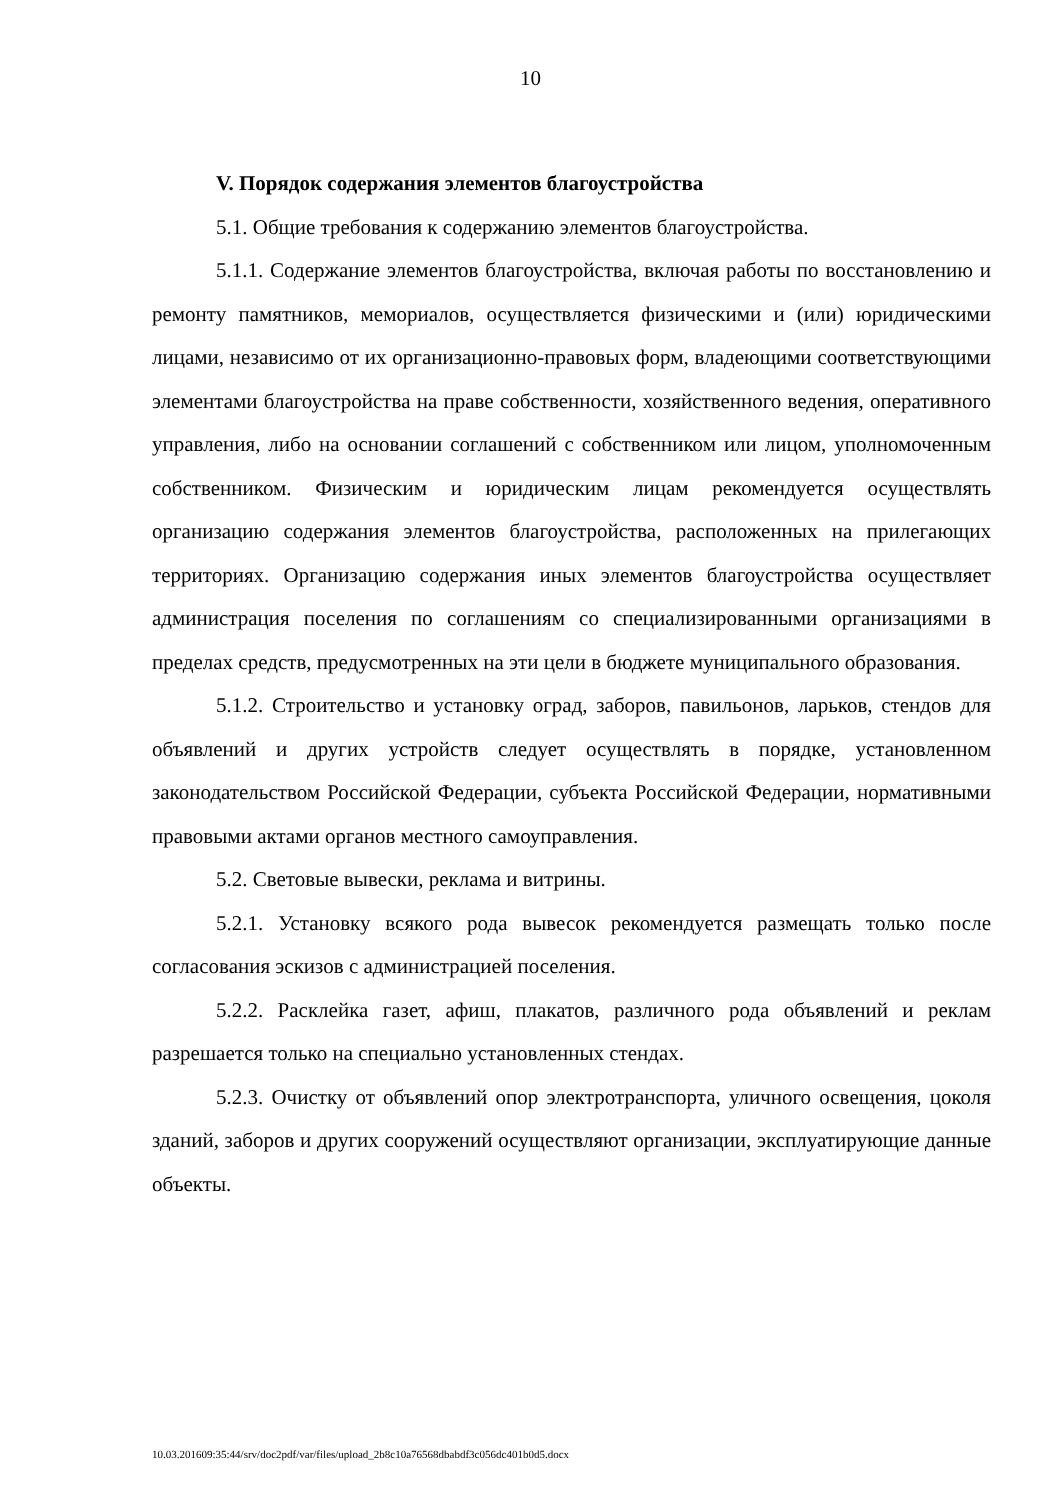10
V. Порядок содержания элементов благоустройства
5.1. Общие требования к содержанию элементов благоустройства.
5.1.1. Содержание элементов благоустройства, включая работы по восстановлению и ремонту памятников, мемориалов, осуществляется физическими и (или) юридическими лицами, независимо от их организационно-правовых форм, владеющими соответствующими элементами благоустройства на праве собственности, хозяйственного ведения, оперативного управления, либо на основании соглашений с собственником или лицом, уполномоченным собственником. Физическим и юридическим лицам рекомендуется осуществлять организацию содержания элементов благоустройства, расположенных на прилегающих территориях. Организацию содержания иных элементов благоустройства осуществляет администрация поселения по соглашениям со специализированными организациями в пределах средств, предусмотренных на эти цели в бюджете муниципального образования.
5.1.2. Строительство и установку оград, заборов, павильонов, ларьков, стендов для объявлений и других устройств следует осуществлять в порядке, установленном законодательством Российской Федерации, субъекта Российской Федерации, нормативными правовыми актами органов местного самоуправления.
5.2. Световые вывески, реклама и витрины.
5.2.1. Установку всякого рода вывесок рекомендуется размещать только после согласования эскизов с администрацией поселения.
5.2.2. Расклейка газет, афиш, плакатов, различного рода объявлений и реклам разрешается только на специально установленных стендах.
5.2.3. Очистку от объявлений опор электротранспорта, уличного освещения, цоколя зданий, заборов и других сооружений осуществляют организации, эксплуатирующие данные объекты.
10.03.201609:35:44/srv/doc2pdf/var/files/upload_2b8c10a76568dbabdf3c056dc401b0d5.docx